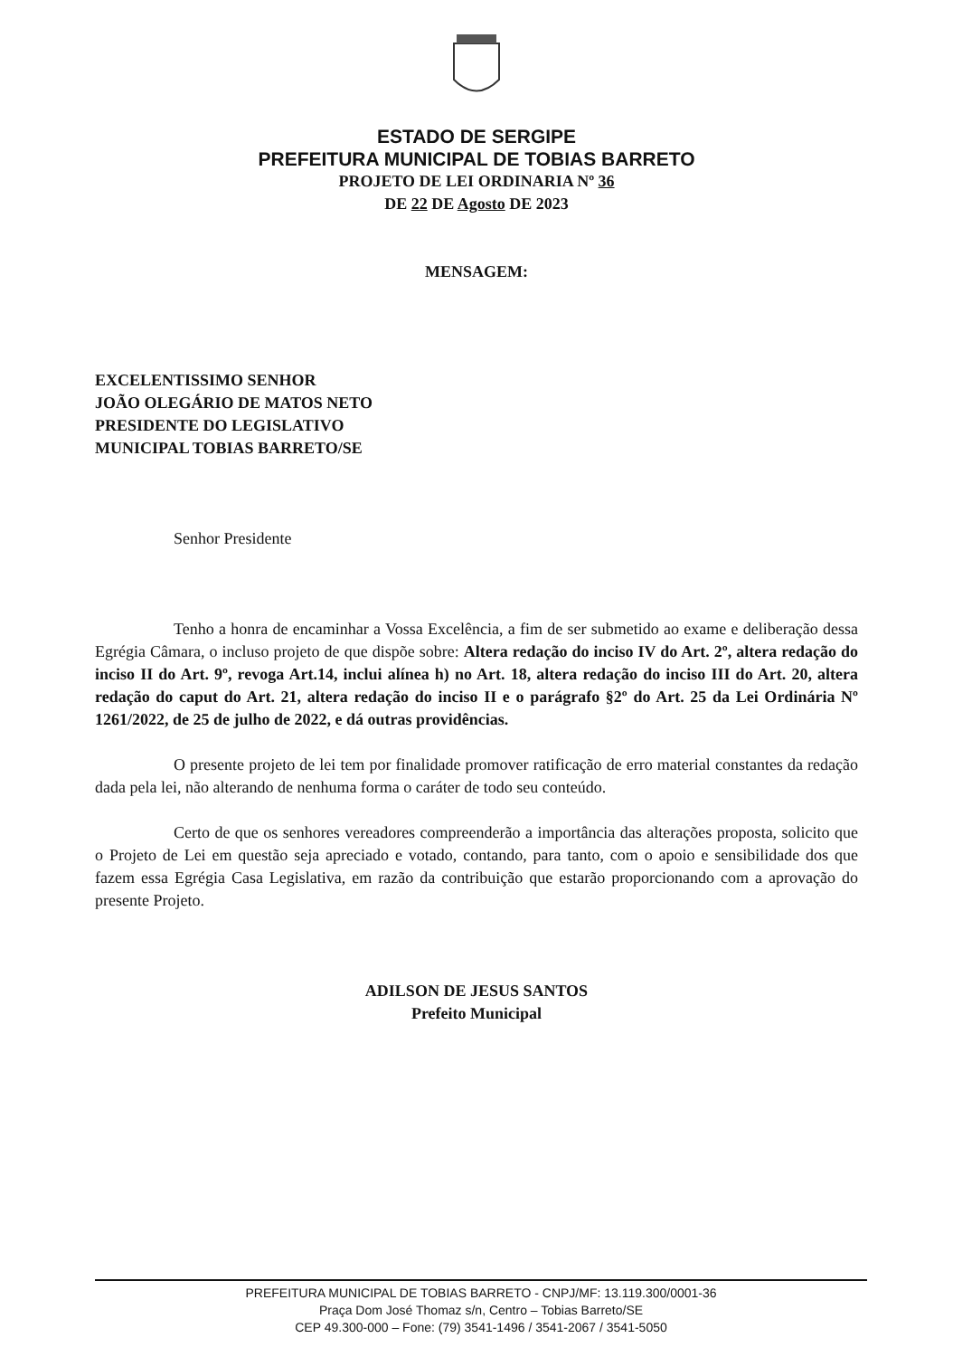ESTADO DE SERGIPE
PREFEITURA MUNICIPAL DE TOBIAS BARRETO
PROJETO DE LEI ORDINARIA Nº 36
DE 22 DE Agosto DE 2023
MENSAGEM:
EXCELENTISSIMO SENHOR
JOÃO OLEGÁRIO DE MATOS NETO
PRESIDENTE DO LEGISLATIVO
MUNICIPAL TOBIAS BARRETO/SE
Senhor Presidente
Tenho a honra de encaminhar a Vossa Excelência, a fim de ser submetido ao exame e deliberação dessa Egrégia Câmara, o incluso projeto de que dispõe sobre: Altera redação do inciso IV do Art. 2º, altera redação do inciso II do Art. 9º, revoga Art.14, inclui alínea h) no Art. 18, altera redação do inciso III do Art. 20, altera redação do caput do Art. 21, altera redação do inciso II e o parágrafo §2º do Art. 25 da Lei Ordinária Nº 1261/2022, de 25 de julho de 2022, e dá outras providências.
O presente projeto de lei tem por finalidade promover ratificação de erro material constantes da redação dada pela lei, não alterando de nenhuma forma o caráter de todo seu conteúdo.
Certo de que os senhores vereadores compreenderão a importância das alterações proposta, solicito que o Projeto de Lei em questão seja apreciado e votado, contando, para tanto, com o apoio e sensibilidade dos que fazem essa Egrégia Casa Legislativa, em razão da contribuição que estarão proporcionando com a aprovação do presente Projeto.
ADILSON DE JESUS SANTOS
Prefeito Municipal
PREFEITURA MUNICIPAL DE TOBIAS BARRETO - CNPJ/MF: 13.119.300/0001-36
Praça Dom José Thomaz s/n, Centro – Tobias Barreto/SE
CEP 49.300-000 – Fone: (79) 3541-1496 / 3541-2067 / 3541-5050